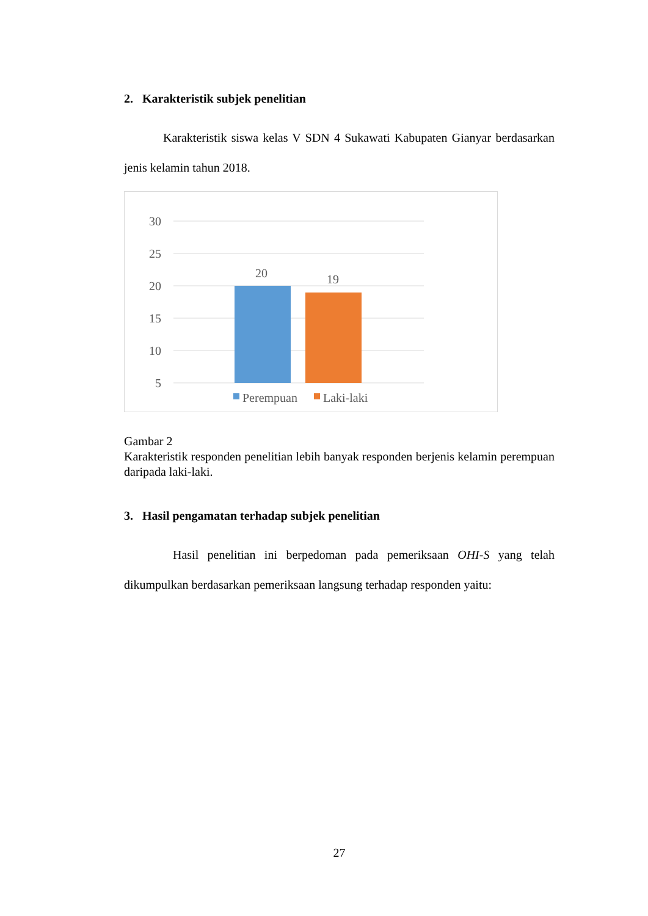2. Karakteristik subjek penelitian
Karakteristik siswa kelas V SDN 4 Sukawati Kabupaten Gianyar berdasarkan jenis kelamin tahun 2018.
30
25
20
15
10
5
20
19
Perempuan
Laki-laki
Gambar 2
Karakteristik responden penelitian lebih banyak responden berjenis kelamin perempuan daripada laki-laki.
3. Hasil pengamatan terhadap subjek penelitian
Hasil penelitian ini berpedoman pada pemeriksaan OHI-S yang telah dikumpulkan berdasarkan pemeriksaan langsung terhadap responden yaitu:
27